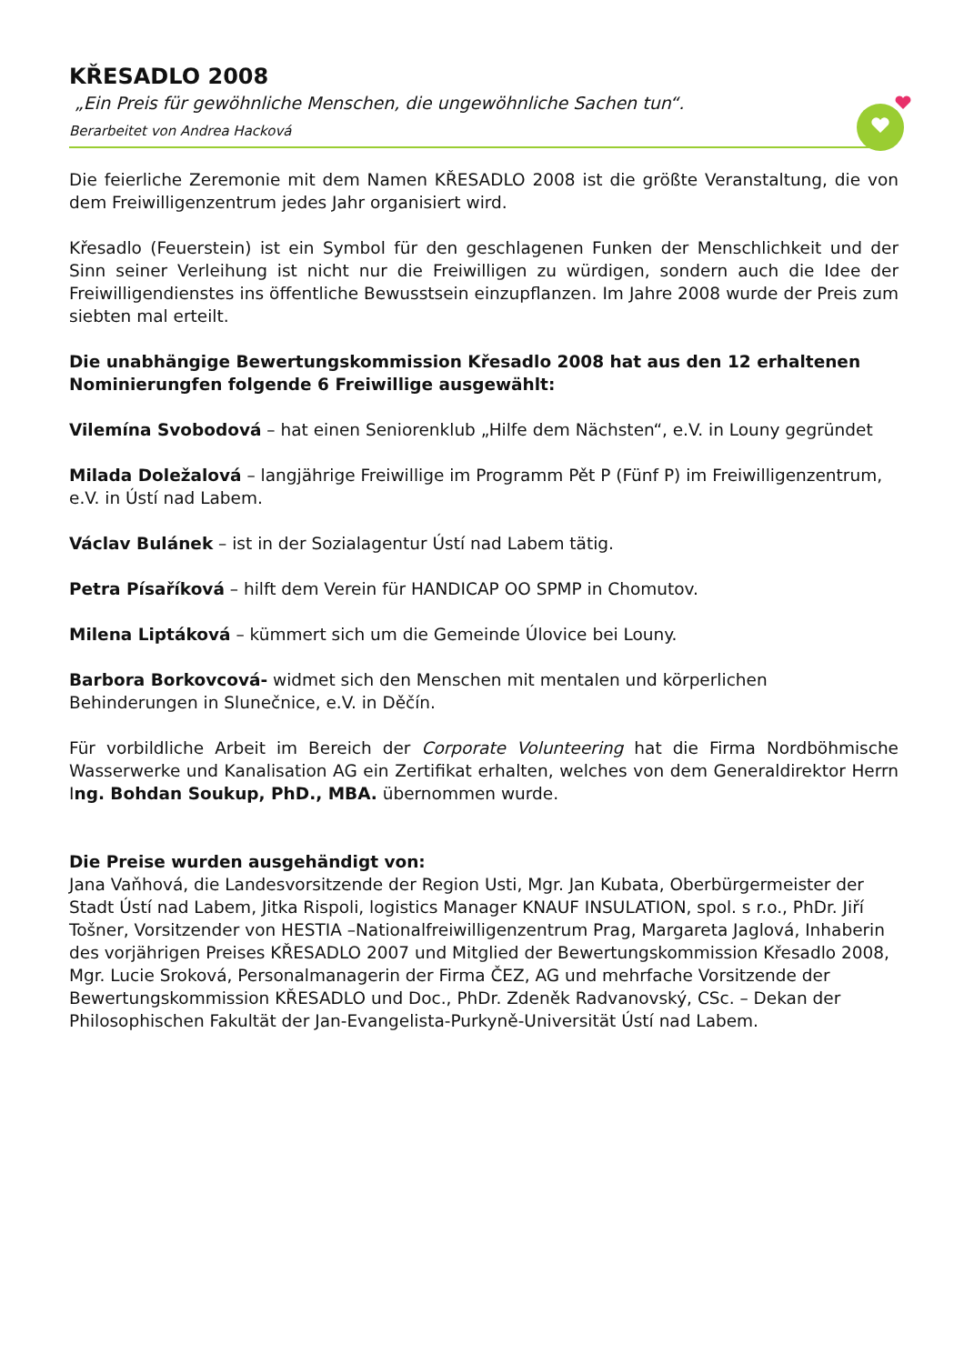KŘESADLO 2008
„Ein Preis für gewöhnliche Menschen, die ungewöhnliche Sachen tun“.
Berarbeitet von Andrea Hacková
Die feierliche Zeremonie mit dem Namen KŘESADLO 2008 ist die größte Veranstaltung, die von dem Freiwilligenzentrum jedes Jahr organisiert wird.
Křesadlo (Feuerstein) ist ein Symbol für den geschlagenen Funken der Menschlichkeit und der Sinn seiner Verleihung ist nicht nur die Freiwilligen zu würdigen, sondern auch die Idee der Freiwilligendienstes ins öffentliche Bewusstsein einzupflanzen. Im Jahre 2008 wurde der Preis zum siebten mal erteilt.
Die unabhängige Bewertungskommission Křesadlo 2008 hat aus den 12 erhaltenen Nominierungfen folgende 6 Freiwillige ausgewählt:
Vilemína Svobodová – hat einen Seniorenklub „Hilfe dem Nächsten“, e.V. in Louny gegründet
Milada Doležalová – langjährige Freiwillige im Programm Pět P (Fünf P) im Freiwilligenzentrum, e.V. in Ústí nad Labem.
Václav Bulánek – ist in der Sozialagentur Ústí nad Labem tätig.
Petra Písaříková – hilft dem Verein für HANDICAP OO SPMP in Chomutov.
Milena Liptáková – kümmert sich um die Gemeinde Úlovice bei Louny.
Barbora Borkovcová- widmet sich den Menschen mit mentalen und körperlichen Behinderungen in Slunečnice, e.V. in Děčín.
Für vorbildliche Arbeit im Bereich der Corporate Volunteering hat die Firma Nordböhmische Wasserwerke und Kanalisation AG ein Zertifikat erhalten, welches von dem Generaldirektor Herrn Ing. Bohdan Soukup, PhD., MBA. übernommen wurde.
Die Preise wurden ausgehändigt von:
Jana Vaňhová, die Landesvorsitzende der Region Usti, Mgr. Jan Kubata, Oberbürgermeister der Stadt Ústí nad Labem, Jitka Rispoli, logistics Manager KNAUF INSULATION, spol. s r.o., PhDr. Jiří Tošner, Vorsitzender von HESTIA –Nationalfreiwilligenzentrum Prag, Margareta Jaglová, Inhaberin des vorjährigen Preises KŘESADLO 2007 und Mitglied der Bewertungskommission Křesadlo 2008, Mgr. Lucie Sroková, Personalmanagerin der Firma ČEZ, AG und mehrfache Vorsitzende der Bewertungskommission KŘESADLO und Doc., PhDr. Zdeněk Radvanovský, CSc. – Dekan der Philosophischen Fakultät der Jan-Evangelista-Purkyně-Universität Ústí nad Labem.